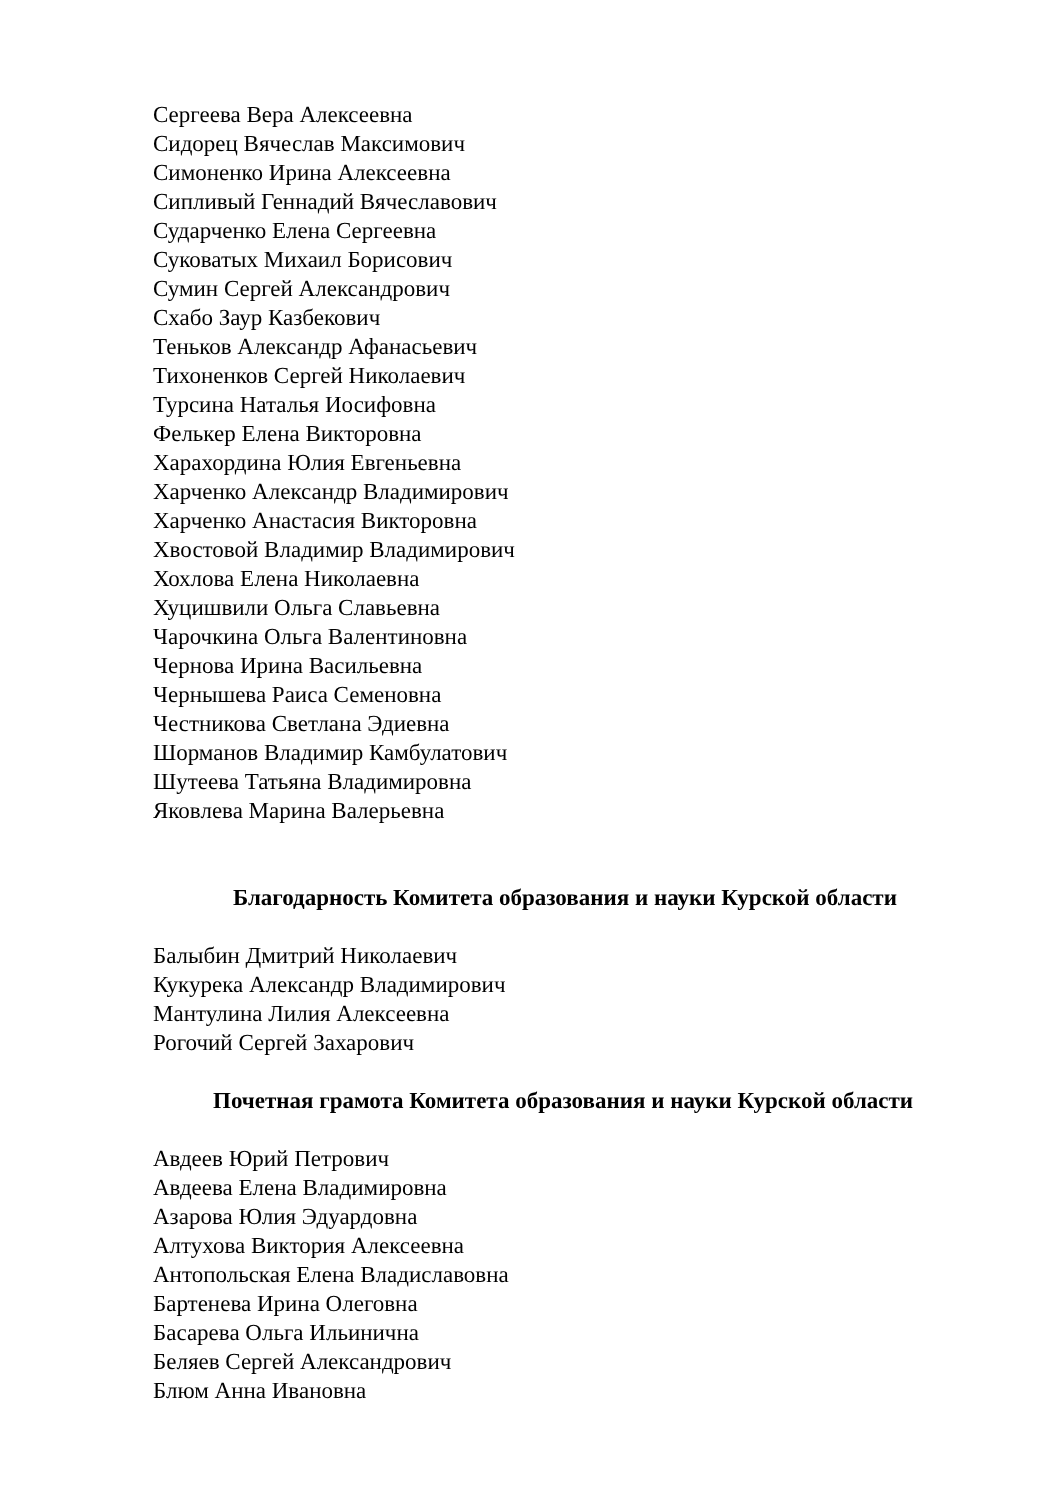Сергеева Вера Алексеевна
Сидорец Вячеслав Максимович
Симоненко Ирина Алексеевна
Сипливый Геннадий Вячеславович
Сударченко Елена Сергеевна
Суковатых Михаил Борисович
Сумин Сергей Александрович
Схабо Заур Казбекович
Теньков Александр Афанасьевич
Тихоненков Сергей Николаевич
Турсина Наталья Иосифовна
Фелькер Елена Викторовна
Харахордина Юлия Евгеньевна
Харченко Александр Владимирович
Харченко Анастасия Викторовна
Хвостовой Владимир Владимирович
Хохлова Елена Николаевна
Хуцишвили Ольга Славьевна
Чарочкина Ольга Валентиновна
Чернова Ирина Васильевна
Чернышева Раиса Семеновна
Честникова Светлана Эдиевна
Шорманов Владимир Камбулатович
Шутеева Татьяна Владимировна
Яковлева Марина Валерьевна
Благодарность Комитета образования и науки Курской области
Балыбин Дмитрий Николаевич
Кукурека Александр Владимирович
Мантулина Лилия Алексеевна
Рогочий Сергей Захарович
Почетная грамота Комитета образования и науки Курской области
Авдеев Юрий Петрович
Авдеева Елена Владимировна
Азарова Юлия Эдуардовна
Алтухова Виктория Алексеевна
Антопольская Елена Владиславовна
Бартенева Ирина Олеговна
Басарева Ольга Ильинична
Беляев Сергей Александрович
Блюм Анна Ивановна